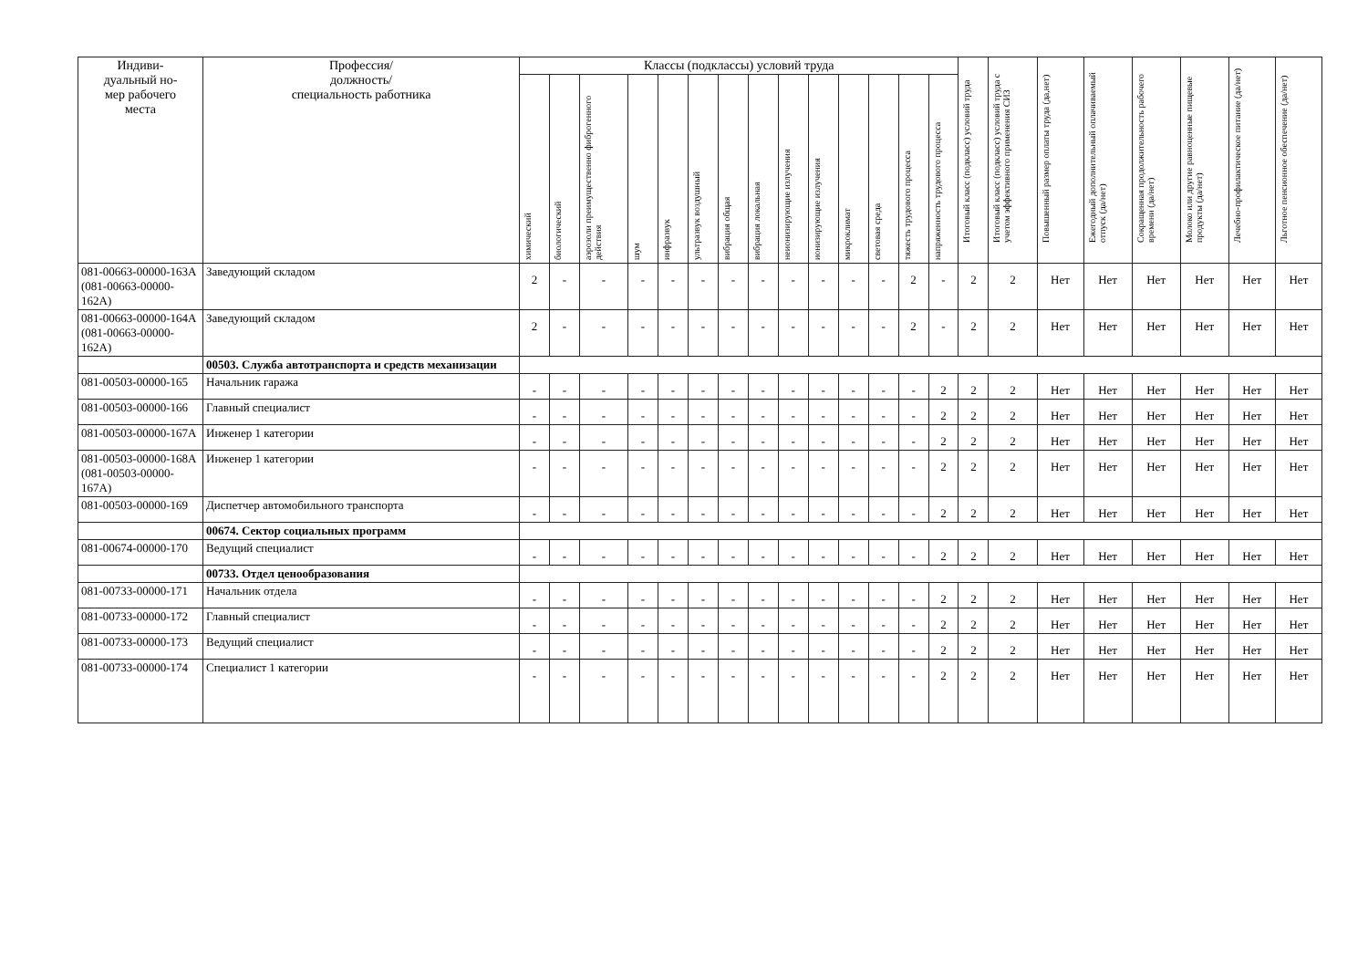| Индиви- дуальный но- мер рабочего места | Профессия/ должность/ специальность работника | Классы (подклассы) условий труда | | | | | | | | | | | | | | Итоговый класс (подкласс) условий труда | Итоговый класс (подкласс) условий труда с учетом эффективного применения СИЗ | Повышенный размер оплаты труда (да,нет) | Ежегодный дополнительный оплачиваемый отпуск (да/нет) | Сокращенная продолжительность рабочего времени (да/нет) | Молоко или другие равноценные пищевые продукты (да/нет) | Лечебно-профилактическое питание (да/нет) | Льготное пенсионное обеспечение (да/нет) |
| --- | --- | --- | --- | --- | --- | --- | --- | --- | --- | --- | --- | --- | --- | --- | --- | --- | --- | --- | --- | --- | --- | --- | --- |
| | | химический | биологический | аэрозоли преимущественно фиброгенного действия | шум | инфразвук | ультразвук воздушный | вибрация общая | вибрация локальная | неионизирующие излучения | ионизирующие излучения | микроклимат | световая среда | тяжесть трудового процесса | напряженность трудового процесса | | | | | | | | |
| 081-00663-00000-163А (081-00663-00000-162А) | Заведующий складом | 2 | - | - | - | - | - | - | - | - | - | - | - | 2 | - | 2 | 2 | Нет | Нет | Нет | Нет | Нет | Нет |
| 081-00663-00000-164А (081-00663-00000-162А) | Заведующий складом | 2 | - | - | - | - | - | - | - | - | - | - | - | 2 | - | 2 | 2 | Нет | Нет | Нет | Нет | Нет | Нет |
| | 00503. Служба автотранспорта и средств механизации | | | | | | | | | | | | | | | | | | | | | | |
| 081-00503-00000-165 | Начальник гаража | - | - | - | - | - | - | - | - | - | - | - | - | - | 2 | 2 | 2 | Нет | Нет | Нет | Нет | Нет | Нет |
| 081-00503-00000-166 | Главный специалист | - | - | - | - | - | - | - | - | - | - | - | - | - | 2 | 2 | 2 | Нет | Нет | Нет | Нет | Нет | Нет |
| 081-00503-00000-167А | Инженер 1 категории | - | - | - | - | - | - | - | - | - | - | - | - | - | 2 | 2 | 2 | Нет | Нет | Нет | Нет | Нет | Нет |
| 081-00503-00000-168А (081-00503-00000-167А) | Инженер 1 категории | - | - | - | - | - | - | - | - | - | - | - | - | - | 2 | 2 | 2 | Нет | Нет | Нет | Нет | Нет | Нет |
| 081-00503-00000-169 | Диспетчер автомобильного транспорта | - | - | - | - | - | - | - | - | - | - | - | - | - | 2 | 2 | 2 | Нет | Нет | Нет | Нет | Нет | Нет |
| | 00674. Сектор социальных программ | | | | | | | | | | | | | | | | | | | | | | |
| 081-00674-00000-170 | Ведущий специалист | - | - | - | - | - | - | - | - | - | - | - | - | - | 2 | 2 | 2 | Нет | Нет | Нет | Нет | Нет | Нет |
| | 00733. Отдел ценообразования | | | | | | | | | | | | | | | | | | | | | | |
| 081-00733-00000-171 | Начальник отдела | - | - | - | - | - | - | - | - | - | - | - | - | - | 2 | 2 | 2 | Нет | Нет | Нет | Нет | Нет | Нет |
| 081-00733-00000-172 | Главный специалист | - | - | - | - | - | - | - | - | - | - | - | - | - | 2 | 2 | 2 | Нет | Нет | Нет | Нет | Нет | Нет |
| 081-00733-00000-173 | Ведущий специалист | - | - | - | - | - | - | - | - | - | - | - | - | - | 2 | 2 | 2 | Нет | Нет | Нет | Нет | Нет | Нет |
| 081-00733-00000-174 | Специалист 1 категории | - | - | - | - | - | - | - | - | - | - | - | - | - | 2 | 2 | 2 | Нет | Нет | Нет | Нет | Нет | Нет |